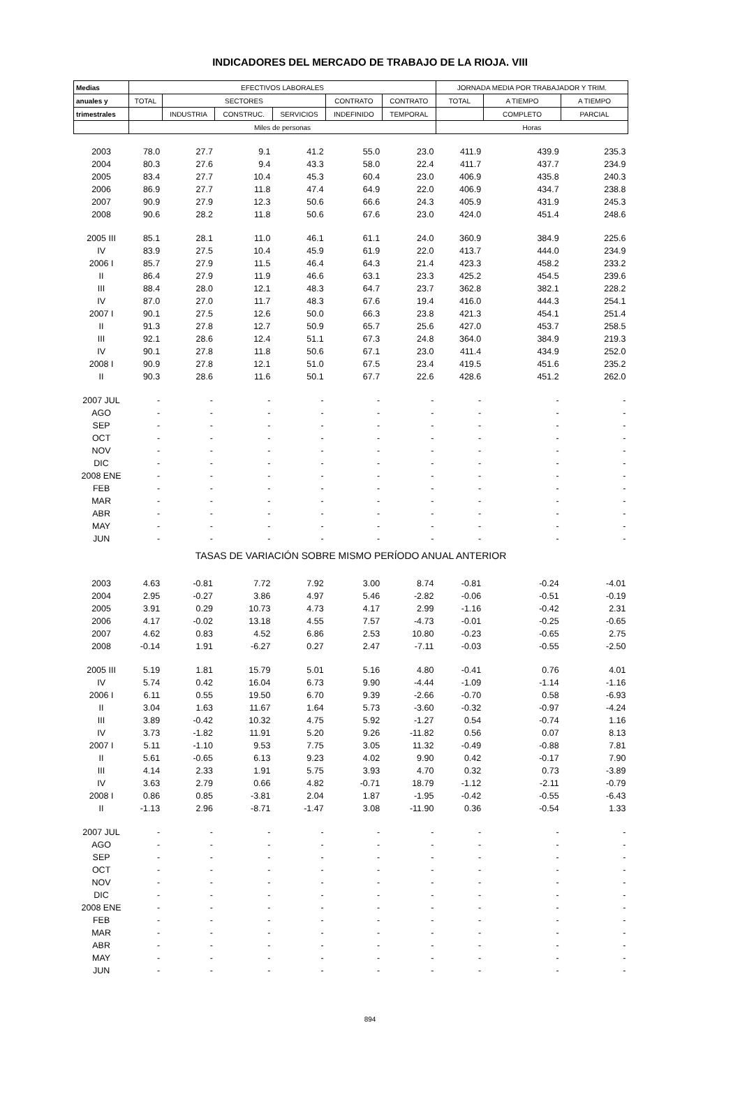INDICADORES DEL MERCADO DE TRABAJO DE LA RIOJA. VIII
| Medias | EFECTIVOS LABORALES | | | | | | JORNADA MEDIA POR TRABAJADOR Y TRIM. | | |
| --- | --- | --- | --- | --- | --- | --- | --- | --- | --- |
| anuales y | TOTAL | SECTORES | | | CONTRATO | CONTRATO | TOTAL | A TIEMPO | A TIEMPO |
| trimestrales | | INDUSTRIA | CONSTRUC. | SERVICIOS | INDEFINIDO | TEMPORAL | | COMPLETO | PARCIAL |
| | Miles de personas | | | | | | Horas | | |
| 2003 | 78.0 | 27.7 | 9.1 | 41.2 | 55.0 | 23.0 | 411.9 | 439.9 | 235.3 |
| 2004 | 80.3 | 27.6 | 9.4 | 43.3 | 58.0 | 22.4 | 411.7 | 437.7 | 234.9 |
| 2005 | 83.4 | 27.7 | 10.4 | 45.3 | 60.4 | 23.0 | 406.9 | 435.8 | 240.3 |
| 2006 | 86.9 | 27.7 | 11.8 | 47.4 | 64.9 | 22.0 | 406.9 | 434.7 | 238.8 |
| 2007 | 90.9 | 27.9 | 12.3 | 50.6 | 66.6 | 24.3 | 405.9 | 431.9 | 245.3 |
| 2008 | 90.6 | 28.2 | 11.8 | 50.6 | 67.6 | 23.0 | 424.0 | 451.4 | 248.6 |
| 2005 III | 85.1 | 28.1 | 11.0 | 46.1 | 61.1 | 24.0 | 360.9 | 384.9 | 225.6 |
| IV | 83.9 | 27.5 | 10.4 | 45.9 | 61.9 | 22.0 | 413.7 | 444.0 | 234.9 |
| 2006 I | 85.7 | 27.9 | 11.5 | 46.4 | 64.3 | 21.4 | 423.3 | 458.2 | 233.2 |
| II | 86.4 | 27.9 | 11.9 | 46.6 | 63.1 | 23.3 | 425.2 | 454.5 | 239.6 |
| III | 88.4 | 28.0 | 12.1 | 48.3 | 64.7 | 23.7 | 362.8 | 382.1 | 228.2 |
| IV | 87.0 | 27.0 | 11.7 | 48.3 | 67.6 | 19.4 | 416.0 | 444.3 | 254.1 |
| 2007 I | 90.1 | 27.5 | 12.6 | 50.0 | 66.3 | 23.8 | 421.3 | 454.1 | 251.4 |
| II | 91.3 | 27.8 | 12.7 | 50.9 | 65.7 | 25.6 | 427.0 | 453.7 | 258.5 |
| III | 92.1 | 28.6 | 12.4 | 51.1 | 67.3 | 24.8 | 364.0 | 384.9 | 219.3 |
| IV | 90.1 | 27.8 | 11.8 | 50.6 | 67.1 | 23.0 | 411.4 | 434.9 | 252.0 |
| 2008 I | 90.9 | 27.8 | 12.1 | 51.0 | 67.5 | 23.4 | 419.5 | 451.6 | 235.2 |
| II | 90.3 | 28.6 | 11.6 | 50.1 | 67.7 | 22.6 | 428.6 | 451.2 | 262.0 |
| 2007 JUL | - | - | - | - | - | - | - | - | - |
| AGO | - | - | - | - | - | - | - | - | - |
| SEP | - | - | - | - | - | - | - | - | - |
| OCT | - | - | - | - | - | - | - | - | - |
| NOV | - | - | - | - | - | - | - | - | - |
| DIC | - | - | - | - | - | - | - | - | - |
| 2008 ENE | - | - | - | - | - | - | - | - | - |
| FEB | - | - | - | - | - | - | - | - | - |
| MAR | - | - | - | - | - | - | - | - | - |
| ABR | - | - | - | - | - | - | - | - | - |
| MAY | - | - | - | - | - | - | - | - | - |
| JUN | - | - | - | - | - | - | - | - | - |
| TASAS DE VARIACIÓN SOBRE MISMO PERÍODO ANUAL ANTERIOR | | | | | | | | | |
| 2003 | 4.63 | -0.81 | 7.72 | 7.92 | 3.00 | 8.74 | -0.81 | -0.24 | -4.01 |
| 2004 | 2.95 | -0.27 | 3.86 | 4.97 | 5.46 | -2.82 | -0.06 | -0.51 | -0.19 |
| 2005 | 3.91 | 0.29 | 10.73 | 4.73 | 4.17 | 2.99 | -1.16 | -0.42 | 2.31 |
| 2006 | 4.17 | -0.02 | 13.18 | 4.55 | 7.57 | -4.73 | -0.01 | -0.25 | -0.65 |
| 2007 | 4.62 | 0.83 | 4.52 | 6.86 | 2.53 | 10.80 | -0.23 | -0.65 | 2.75 |
| 2008 | -0.14 | 1.91 | -6.27 | 0.27 | 2.47 | -7.11 | -0.03 | -0.55 | -2.50 |
| 2005 III | 5.19 | 1.81 | 15.79 | 5.01 | 5.16 | 4.80 | -0.41 | 0.76 | 4.01 |
| IV | 5.74 | 0.42 | 16.04 | 6.73 | 9.90 | -4.44 | -1.09 | -1.14 | -1.16 |
| 2006 I | 6.11 | 0.55 | 19.50 | 6.70 | 9.39 | -2.66 | -0.70 | 0.58 | -6.93 |
| II | 3.04 | 1.63 | 11.67 | 1.64 | 5.73 | -3.60 | -0.32 | -0.97 | -4.24 |
| III | 3.89 | -0.42 | 10.32 | 4.75 | 5.92 | -1.27 | 0.54 | -0.74 | 1.16 |
| IV | 3.73 | -1.82 | 11.91 | 5.20 | 9.26 | -11.82 | 0.56 | 0.07 | 8.13 |
| 2007 I | 5.11 | -1.10 | 9.53 | 7.75 | 3.05 | 11.32 | -0.49 | -0.88 | 7.81 |
| II | 5.61 | -0.65 | 6.13 | 9.23 | 4.02 | 9.90 | 0.42 | -0.17 | 7.90 |
| III | 4.14 | 2.33 | 1.91 | 5.75 | 3.93 | 4.70 | 0.32 | 0.73 | -3.89 |
| IV | 3.63 | 2.79 | 0.66 | 4.82 | -0.71 | 18.79 | -1.12 | -2.11 | -0.79 |
| 2008 I | 0.86 | 0.85 | -3.81 | 2.04 | 1.87 | -1.95 | -0.42 | -0.55 | -6.43 |
| II | -1.13 | 2.96 | -8.71 | -1.47 | 3.08 | -11.90 | 0.36 | -0.54 | 1.33 |
| 2007 JUL | - | - | - | - | - | - | - | - | - |
| AGO | - | - | - | - | - | - | - | - | - |
| SEP | - | - | - | - | - | - | - | - | - |
| OCT | - | - | - | - | - | - | - | - | - |
| NOV | - | - | - | - | - | - | - | - | - |
| DIC | - | - | - | - | - | - | - | - | - |
| 2008 ENE | - | - | - | - | - | - | - | - | - |
| FEB | - | - | - | - | - | - | - | - | - |
| MAR | - | - | - | - | - | - | - | - | - |
| ABR | - | - | - | - | - | - | - | - | - |
| MAY | - | - | - | - | - | - | - | - | - |
| JUN | - | - | - | - | - | - | - | - | - |
894